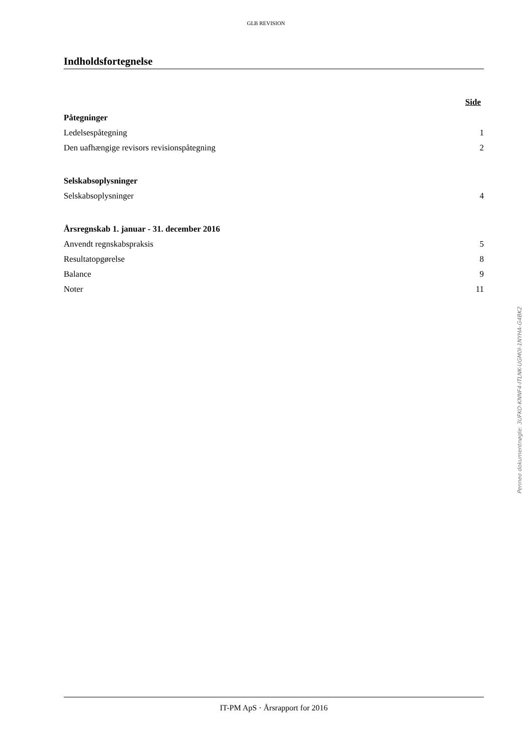GLB REVISION
Indholdsfortegnelse
Side
Påtegninger
Ledelsespåtegning 1
Den uafhængige revisors revisionspåtegning 2
Selskabsoplysninger
Selskabsoplysninger 4
Årsregnskab 1. januar - 31. december 2016
Anvendt regnskabspraksis 5
Resultatopgørelse 8
Balance 9
Noter 11
Penneo dokumentnøgle: 3UFKO-KNNF4-ITLNK-UGM0I-1NYHA-G4BK2
IT-PM ApS · Årsrapport for 2016